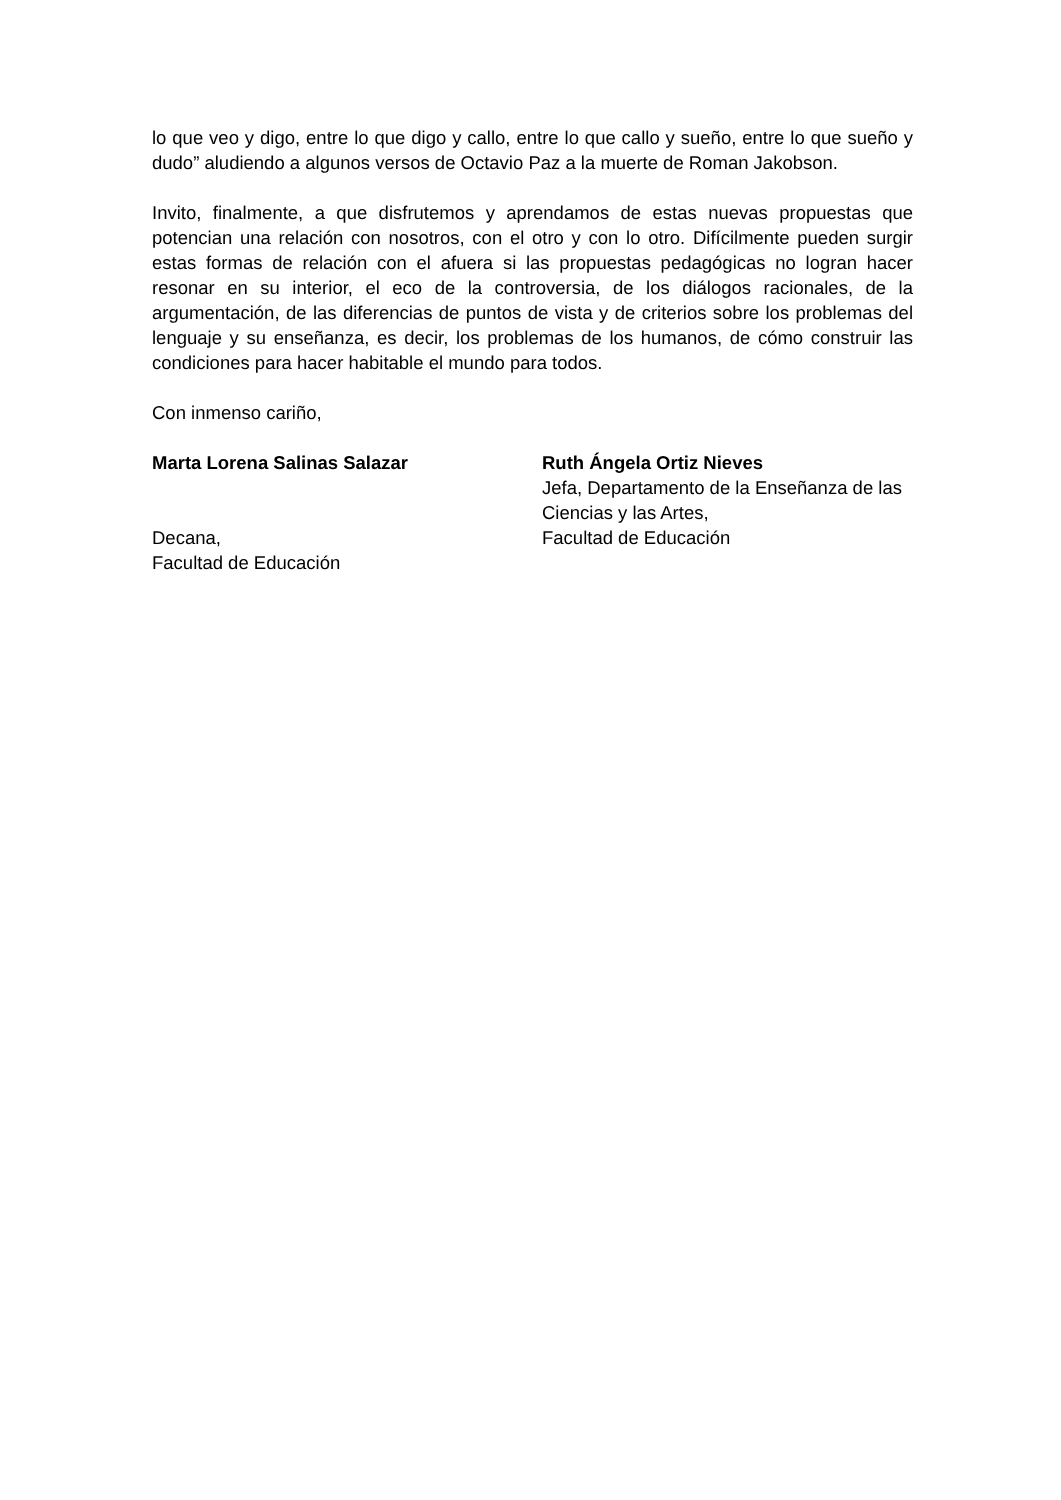lo que veo y digo, entre lo que digo y callo, entre lo que callo y sueño, entre lo que sueño y dudo” aludiendo a algunos versos de Octavio Paz a la muerte de Roman Jakobson.
Invito, finalmente, a que disfrutemos y aprendamos de estas nuevas propuestas que potencian una relación con nosotros, con el otro y con lo otro. Difícilmente pueden surgir estas formas de relación con el afuera si las propuestas pedagógicas no logran hacer resonar en su interior, el eco de la controversia, de los diálogos racionales, de la argumentación, de las diferencias de puntos de vista y de criterios sobre los problemas del lenguaje y su enseñanza, es decir, los problemas de los humanos, de cómo construir las condiciones para hacer habitable el mundo para todos.
Con inmenso cariño,
Marta Lorena Salinas Salazar
Decana,
Facultad de Educación
Ruth Ángela Ortiz Nieves
Jefa, Departamento de la Enseñanza de las Ciencias y las Artes,
Facultad de Educación